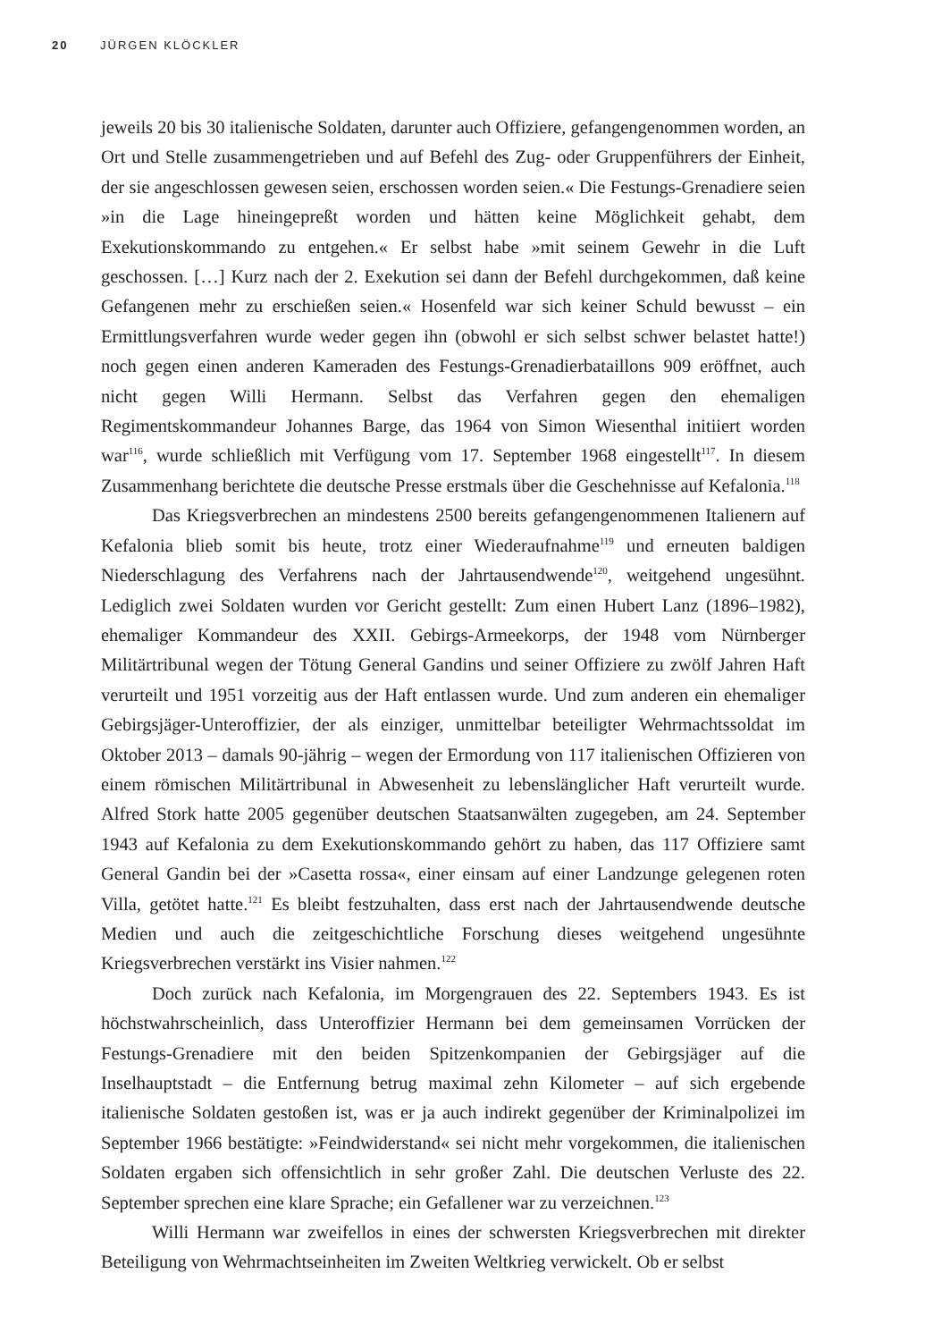20 JÜRGEN KLÖCKLER
jeweils 20 bis 30 italienische Soldaten, darunter auch Offiziere, gefangengenommen worden, an Ort und Stelle zusammengetrieben und auf Befehl des Zug- oder Gruppenführers der Einheit, der sie angeschlossen gewesen seien, erschossen worden seien.« Die Festungs-Grenadiere seien »in die Lage hineingepreßt worden und hätten keine Möglichkeit gehabt, dem Exekutionskommando zu entgehen.« Er selbst habe »mit seinem Gewehr in die Luft geschossen. […] Kurz nach der 2. Exekution sei dann der Befehl durchgekommen, daß keine Gefangenen mehr zu erschießen seien.« Hosenfeld war sich keiner Schuld bewusst – ein Ermittlungsverfahren wurde weder gegen ihn (obwohl er sich selbst schwer belastet hatte!) noch gegen einen anderen Kameraden des Festungs-Grenadierbataillons 909 eröffnet, auch nicht gegen Willi Hermann. Selbst das Verfahren gegen den ehemaligen Regimentskommandeur Johannes Barge, das 1964 von Simon Wiesenthal initiiert worden war<sup>116</sup>, wurde schließlich mit Verfügung vom 17. September 1968 eingestellt<sup>117</sup>. In diesem Zusammenhang berichtete die deutsche Presse erstmals über die Geschehnisse auf Kefalonia.<sup>118</sup>
Das Kriegsverbrechen an mindestens 2500 bereits gefangengenommenen Italienern auf Kefalonia blieb somit bis heute, trotz einer Wiederaufnahme<sup>119</sup> und erneuten baldigen Niederschlagung des Verfahrens nach der Jahrtausendwende<sup>120</sup>, weitgehend ungesühnt. Lediglich zwei Soldaten wurden vor Gericht gestellt: Zum einen Hubert Lanz (1896–1982), ehemaliger Kommandeur des XXII. Gebirgs-Armeekorps, der 1948 vom Nürnberger Militärtribunal wegen der Tötung General Gandins und seiner Offiziere zu zwölf Jahren Haft verurteilt und 1951 vorzeitig aus der Haft entlassen wurde. Und zum anderen ein ehemaliger Gebirgsjäger-Unteroffizier, der als einziger, unmittelbar beteiligter Wehrmachtssoldat im Oktober 2013 – damals 90-jährig – wegen der Ermordung von 117 italienischen Offizieren von einem römischen Militärtribunal in Abwesenheit zu lebenslänglicher Haft verurteilt wurde. Alfred Stork hatte 2005 gegenüber deutschen Staatsanwälten zugegeben, am 24. September 1943 auf Kefalonia zu dem Exekutionskommando gehört zu haben, das 117 Offiziere samt General Gandin bei der »Casetta rossa«, einer einsam auf einer Landzunge gelegenen roten Villa, getötet hatte.<sup>121</sup> Es bleibt festzuhalten, dass erst nach der Jahrtausendwende deutsche Medien und auch die zeitgeschichtliche Forschung dieses weitgehend ungesühnte Kriegsverbrechen verstärkt ins Visier nahmen.<sup>122</sup>
Doch zurück nach Kefalonia, im Morgengrauen des 22. Septembers 1943. Es ist höchstwahrscheinlich, dass Unteroffizier Hermann bei dem gemeinsamen Vorrücken der Festungs-Grenadiere mit den beiden Spitzenkompanien der Gebirgsjäger auf die Inselhauptstadt – die Entfernung betrug maximal zehn Kilometer – auf sich ergebende italienische Soldaten gestoßen ist, was er ja auch indirekt gegenüber der Kriminalpolizei im September 1966 bestätigte: »Feindwiderstand« sei nicht mehr vorgekommen, die italienischen Soldaten ergaben sich offensichtlich in sehr großer Zahl. Die deutschen Verluste des 22. September sprechen eine klare Sprache; ein Gefallener war zu verzeichnen.<sup>123</sup>
Willi Hermann war zweifellos in eines der schwersten Kriegsverbrechen mit direkter Beteiligung von Wehrmachtseinheiten im Zweiten Weltkrieg verwickelt. Ob er selbst